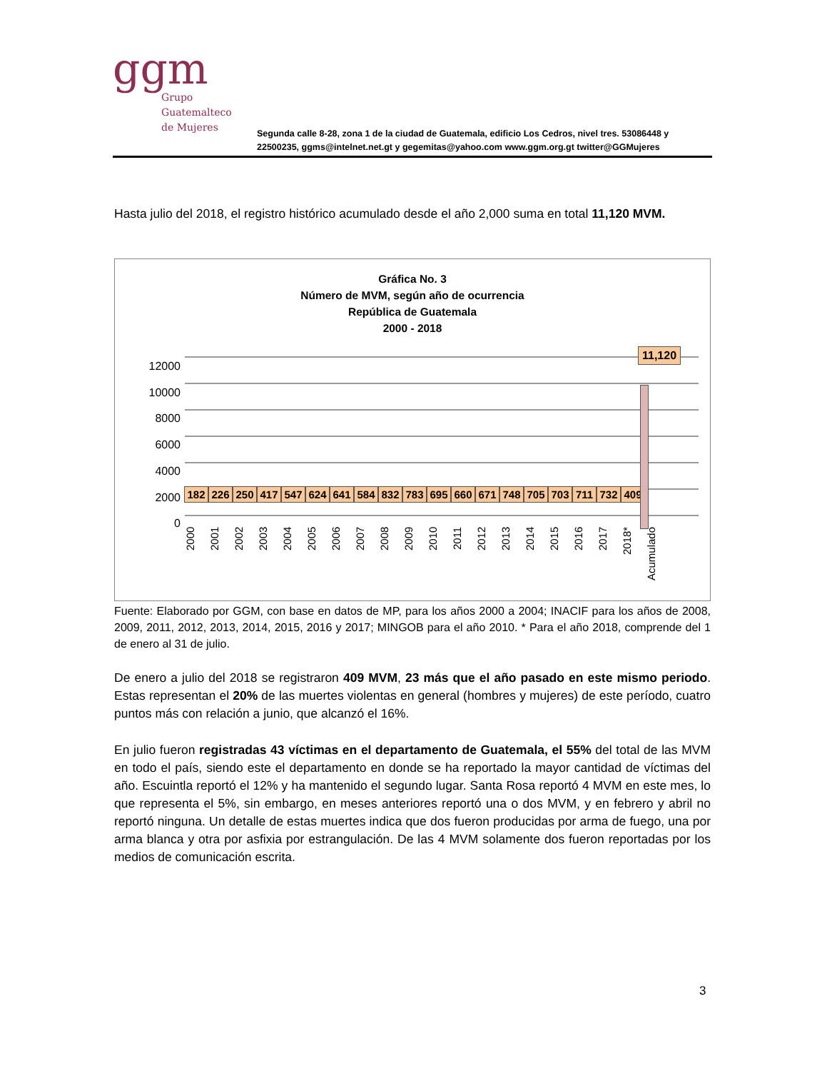ggm
Grupo
Guatemalteco
de Mujeres
Segunda calle 8-28, zona 1 de la ciudad de Guatemala, edificio Los Cedros, nivel tres. 53086448 y
22500235, ggms@intelnet.net.gt y gegemitas@yahoo.com www.ggm.org.gt twitter@GGMujeres
Hasta julio del 2018, el registro histórico acumulado desde el año 2,000 suma en total 11,120 MVM.
Gráfica No. 3
Número de MVM, según año de ocurrencia
República de Guatemala
2000 - 2018
12000
10000
8000
6000
4000
2000
0
182 226 250 417 547 624 641 584 832 783 695 660 671 748 705 703 711 732 409
11,120
2000 2001 2002 2003 2004 2005 2006 2007 2008 2009 2010 2011 2012 2013 2014 2015 2016 2017 2018* Acumulado
Fuente: Elaborado por GGM, con base en datos de MP, para los años 2000 a 2004; INACIF para los años de 2008, 2009, 2011, 2012, 2013, 2014, 2015, 2016 y 2017; MINGOB para el año 2010. * Para el año 2018, comprende del 1 de enero al 31 de julio.
De enero a julio del 2018 se registraron 409 MVM, 23 más que el año pasado en este mismo periodo. Estas representan el 20% de las muertes violentas en general (hombres y mujeres) de este período, cuatro puntos más con relación a junio, que alcanzó el 16%.
En julio fueron registradas 43 víctimas en el departamento de Guatemala, el 55% del total de las MVM en todo el país, siendo este el departamento en donde se ha reportado la mayor cantidad de víctimas del año. Escuintla reportó el 12% y ha mantenido el segundo lugar. Santa Rosa reportó 4 MVM en este mes, lo que representa el 5%, sin embargo, en meses anteriores reportó una o dos MVM, y en febrero y abril no reportó ninguna. Un detalle de estas muertes indica que dos fueron producidas por arma de fuego, una por arma blanca y otra por asfixia por estrangulación. De las 4 MVM solamente dos fueron reportadas por los medios de comunicación escrita.
3